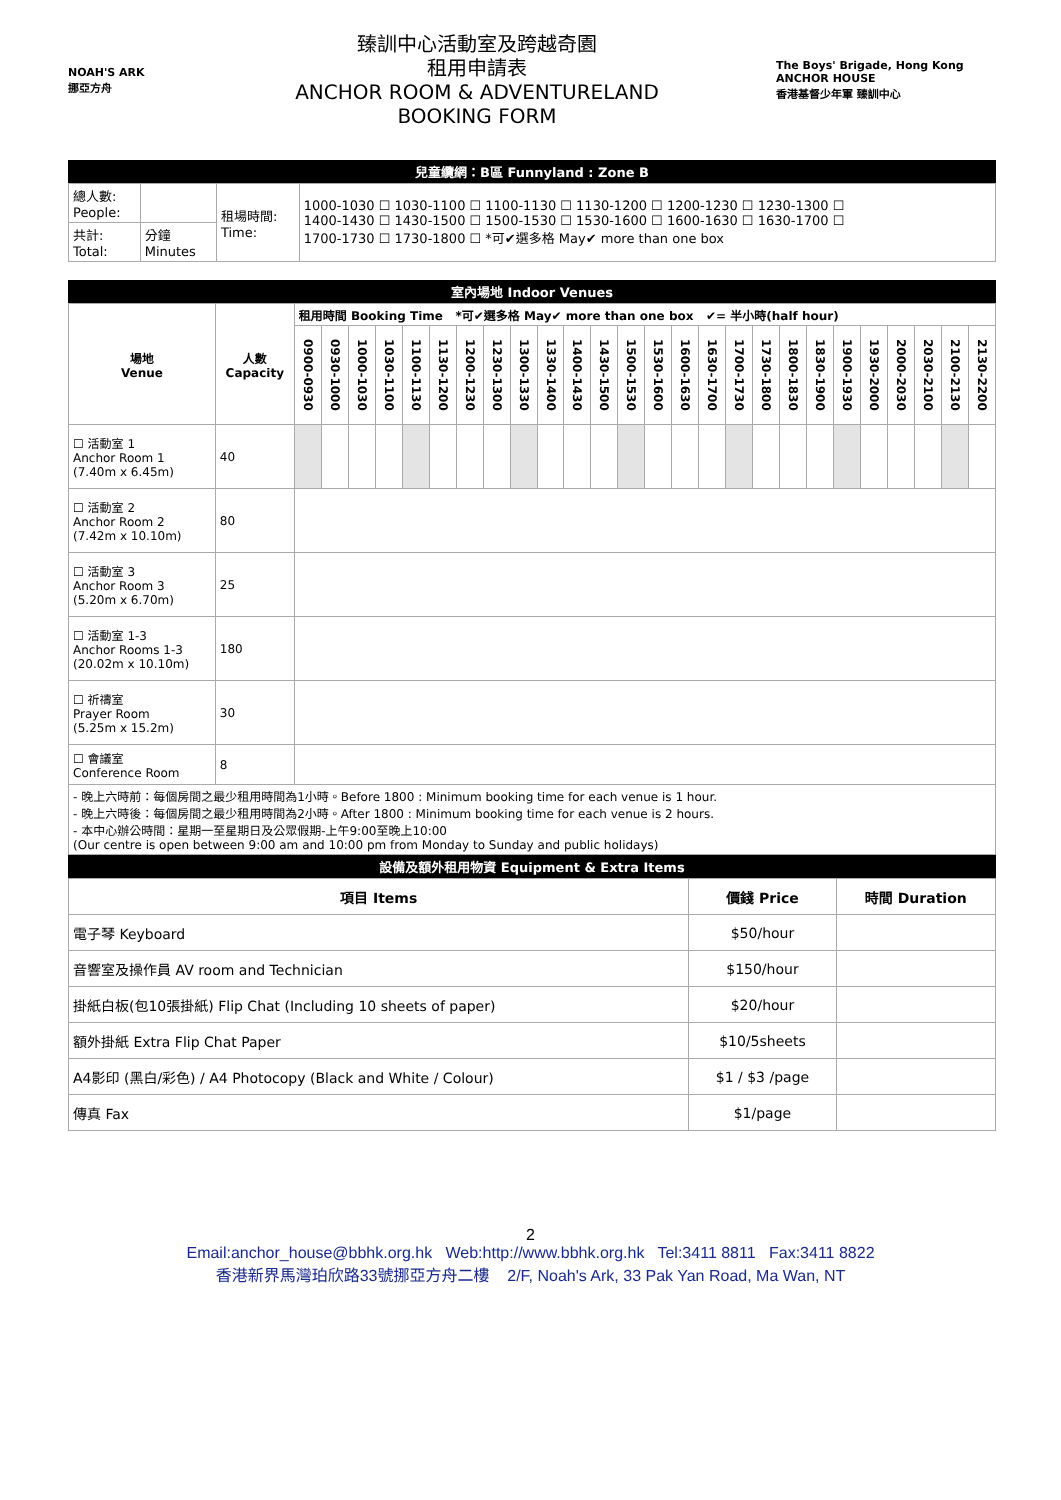NOAH'S ARK
挪亞方舟
臻訓中心活動室及跨越奇園
租用申請表
ANCHOR ROOM & ADVENTURELAND
BOOKING FORM
The Boys' Brigade, Hong Kong
ANCHOR HOUSE
香港基督少年軍 臻訓中心
兒童纜網：B區 Funnyland : Zone B
| 總人數: People: | | 租場時間: Time: | 1000-1030 ☐ 1030-1100 ☐ 1100-1130 ☐ 1130-1200 ☐ 1200-1230 ☐ 1230-1300 ☐ 1400-1430 ☐ 1430-1500 ☐ 1500-1530 ☐ 1530-1600 ☐ 1600-1630 ☐ 1630-1700 ☐ 1700-1730 ☐ 1730-1800 ☐ *可✔選多格 May✔ more than one box |
| 共計: Total: | 分鐘 Minutes | | |
室內場地 Indoor Venues
| 場地 Venue | 人數 Capacity | 租用時間 Booking Time *可✔選多格 May✔ more than one box ✔= 半小時(half hour) | | | | | | | | | | | | | | | | | | | | | | | | | |
| --- | --- | --- | --- | --- | --- | --- | --- | --- | --- | --- | --- | --- | --- | --- | --- | --- | --- | --- | --- | --- | --- | --- | --- | --- | --- | --- | --- |
| | | 0900-0930 | 0930-1000 | 1000-1030 | 1030-1100 | 1100-1130 | 1130-1200 | 1200-1230 | 1230-1300 | 1300-1330 | 1330-1400 | 1400-1430 | 1430-1500 | 1500-1530 | 1530-1600 | 1600-1630 | 1630-1700 | 1700-1730 | 1730-1800 | 1800-1830 | 1830-1900 | 1900-1930 | 1930-2000 | 2000-2030 | 2030-2100 | 2100-2130 | 2130-2200 |
| ☐ 活動室 1 Anchor Room 1 (7.40m x 6.45m) | 40 | | | | | | | | | | | | | | | | | | | | | | | | | | |
| ☐ 活動室 2 Anchor Room 2 (7.42m x 10.10m) | 80 | | | | | | | | | | | | | | | | | | | | | | | | | | |
| ☐ 活動室 3 Anchor Room 3 (5.20m x 6.70m) | 25 | | | | | | | | | | | | | | | | | | | | | | | | | | |
| ☐ 活動室 1-3 Anchor Rooms 1-3 (20.02m x 10.10m) | 180 | | | | | | | | | | | | | | | | | | | | | | | | | | |
| ☐ 祈禱室 Prayer Room (5.25m x 15.2m) | 30 | | | | | | | | | | | | | | | | | | | | | | | | | | |
| ☐ 會議室 Conference Room | 8 | | | | | | | | | | | | | | | | | | | | | | | | | | |
| - 晚上六時前：每個房間之最少租用時間為1小時。Before 1800 : Minimum booking time for each venue is 1 hour. - 晚上六時後：每個房間之最少租用時間為2小時。After 1800 : Minimum booking time for each venue is 2 hours. - 本中心辦公時間：星期一至星期日及公眾假期-上午9:00至晚上10:00 (Our centre is open between 9:00 am and 10:00 pm from Monday to Sunday and public holidays) | | | | | | | | | | | | | | | | | | | | | | | | | | | |
設備及額外租用物資 Equipment & Extra Items
| 項目 Items | 價錢 Price | 時間 Duration |
| --- | --- | --- |
| 電子琴 Keyboard | $50/hour | |
| 音響室及操作員 AV room and Technician | $150/hour | |
| 掛紙白板(包10張掛紙) Flip Chat (Including 10 sheets of paper) | $20/hour | |
| 額外掛紙 Extra Flip Chat Paper | $10/5sheets | |
| A4影印 (黑白/彩色) / A4 Photocopy (Black and White / Colour) | $1 / $3 /page | |
| 傳真 Fax | $1/page | |
2
Email:anchor_house@bbhk.org.hk Web:http://www.bbhk.org.hk Tel:3411 8811 Fax:3411 8822
香港新界馬灣珀欣路33號挪亞方舟二樓 2/F, Noah's Ark, 33 Pak Yan Road, Ma Wan, NT